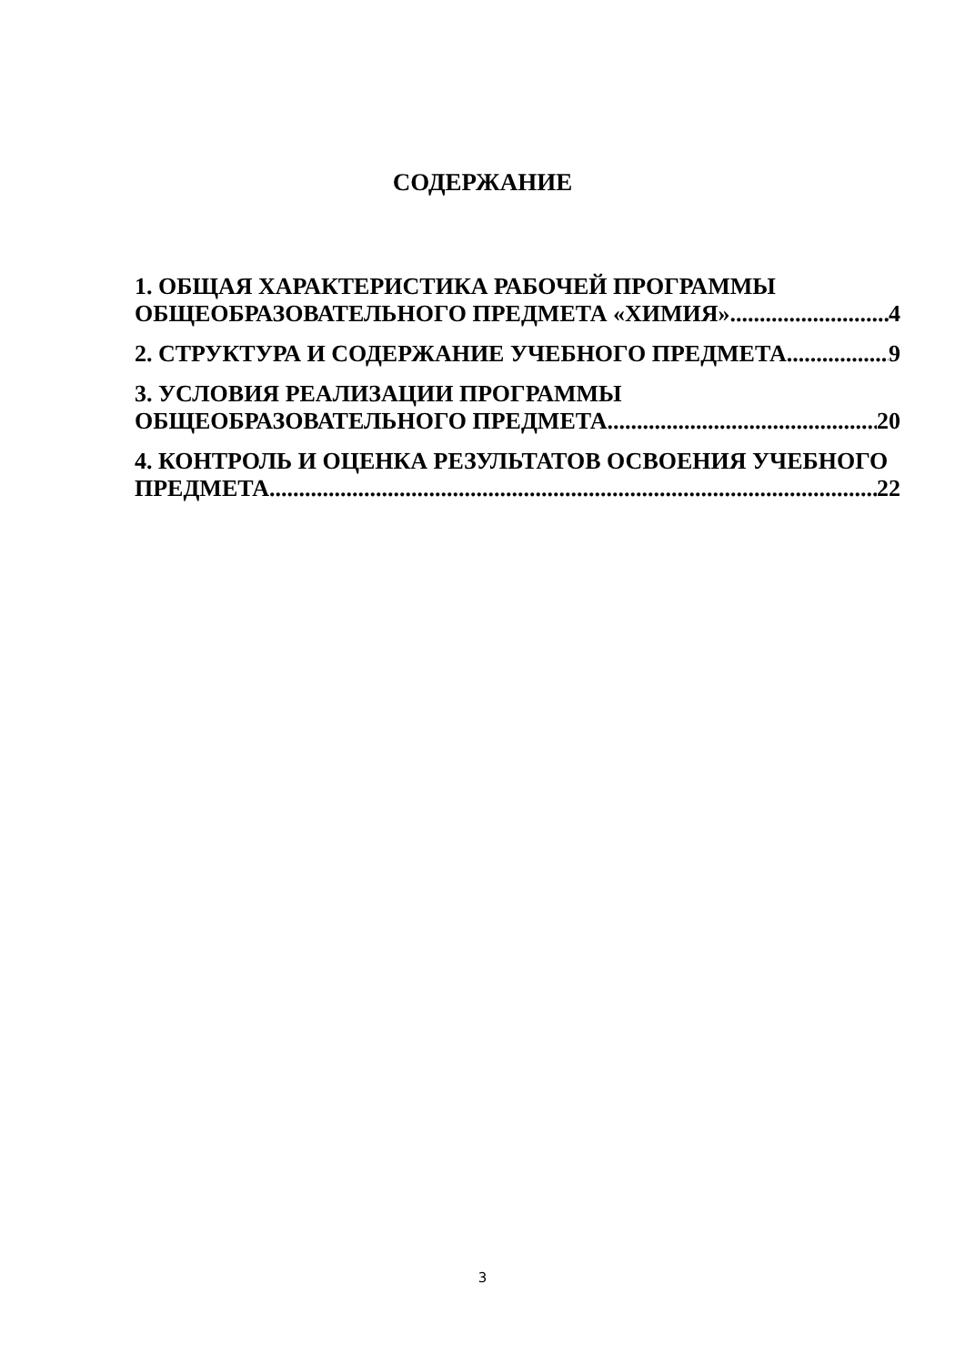СОДЕРЖАНИЕ
1. ОБЩАЯ ХАРАКТЕРИСТИКА РАБОЧЕЙ ПРОГРАММЫ
ОБЩЕОБРАЗОВАТЕЛЬНОГО ПРЕДМЕТА «ХИМИЯ» 4
2. СТРУКТУРА И СОДЕРЖАНИЕ УЧЕБНОГО ПРЕДМЕТА 9
3. УСЛОВИЯ РЕАЛИЗАЦИИ ПРОГРАММЫ
ОБЩЕОБРАЗОВАТЕЛЬНОГО ПРЕДМЕТА 20
4. КОНТРОЛЬ И ОЦЕНКА РЕЗУЛЬТАТОВ ОСВОЕНИЯ УЧЕБНОГО
ПРЕДМЕТА 22
3